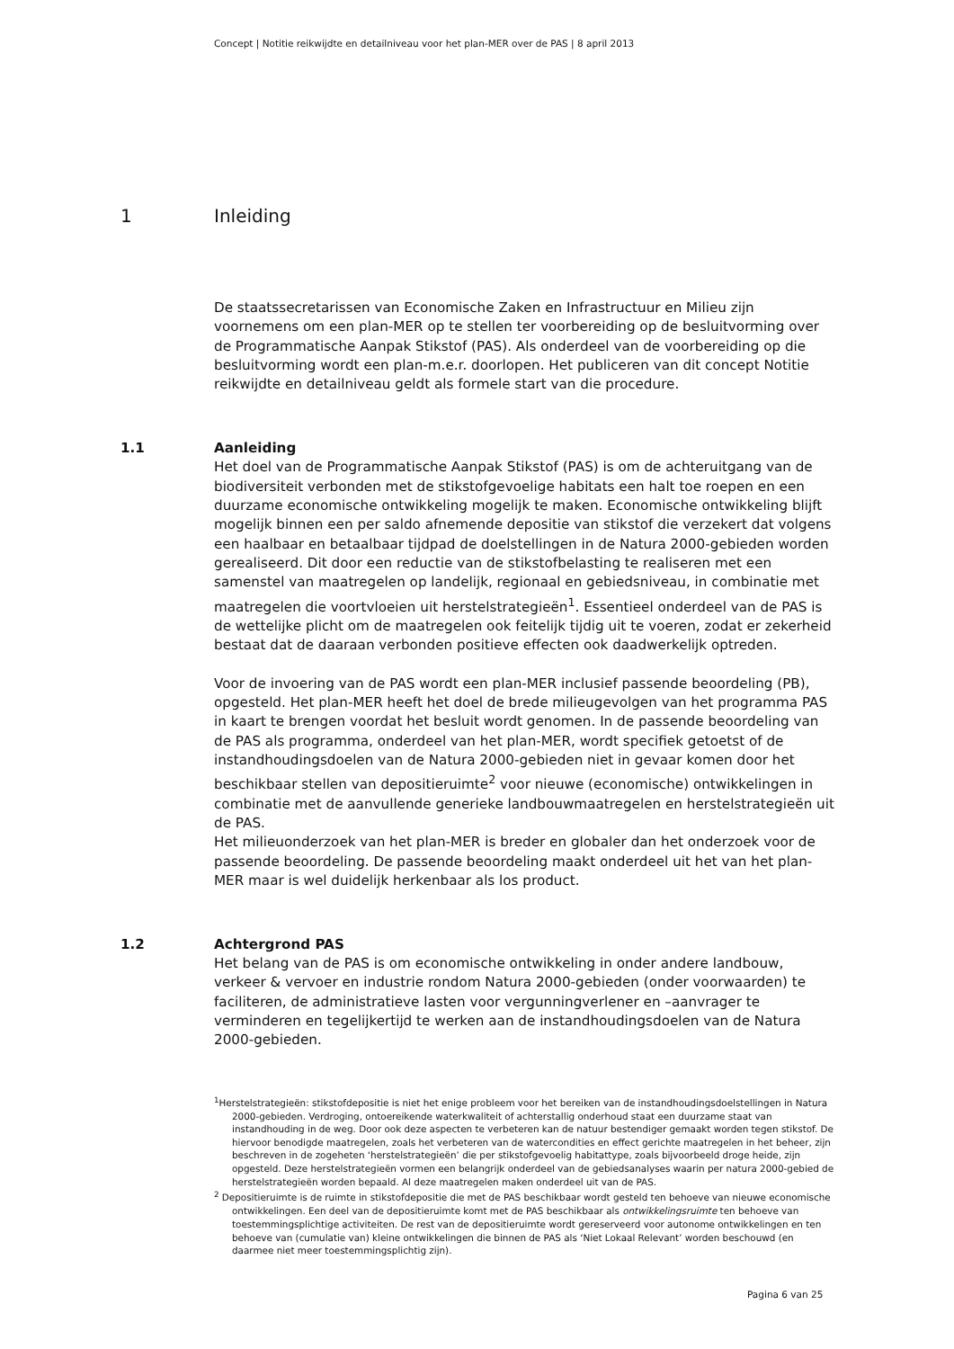Concept | Notitie reikwijdte en detailniveau voor het plan-MER over de PAS | 8 april 2013
1 Inleiding
De staatssecretarissen van Economische Zaken en Infrastructuur en Milieu zijn voornemens om een plan-MER op te stellen ter voorbereiding op de besluitvorming over de Programmatische Aanpak Stikstof (PAS). Als onderdeel van de voorbereiding op die besluitvorming wordt een plan-m.e.r. doorlopen. Het publiceren van dit concept Notitie reikwijdte en detailniveau geldt als formele start van die procedure.
1.1
Aanleiding
Het doel van de Programmatische Aanpak Stikstof (PAS) is om de achteruitgang van de biodiversiteit verbonden met de stikstofgevoelige habitats een halt toe roepen en een duurzame economische ontwikkeling mogelijk te maken. Economische ontwikkeling blijft mogelijk binnen een per saldo afnemende depositie van stikstof die verzekert dat volgens een haalbaar en betaalbaar tijdpad de doelstellingen in de Natura 2000-gebieden worden gerealiseerd. Dit door een reductie van de stikstofbelasting te realiseren met een samenstel van maatregelen op landelijk, regionaal en gebiedsniveau, in combinatie met maatregelen die voortvloeien uit herstelstrategieën<sup>1</sup>. Essentieel onderdeel van de PAS is de wettelijke plicht om de maatregelen ook feitelijk tijdig uit te voeren, zodat er zekerheid bestaat dat de daaraan verbonden positieve effecten ook daadwerkelijk optreden.
Voor de invoering van de PAS wordt een plan-MER inclusief passende beoordeling (PB), opgesteld. Het plan-MER heeft het doel de brede milieugevolgen van het programma PAS in kaart te brengen voordat het besluit wordt genomen. In de passende beoordeling van de PAS als programma, onderdeel van het plan-MER, wordt specifiek getoetst of de instandhoudingsdoelen van de Natura 2000-gebieden niet in gevaar komen door het beschikbaar stellen van depositieruimte<sup>2</sup> voor nieuwe (economische) ontwikkelingen in combinatie met de aanvullende generieke landbouwmaatregelen en herstelstrategieën uit de PAS.
Het milieuonderzoek van het plan-MER is breder en globaler dan het onderzoek voor de passende beoordeling. De passende beoordeling maakt onderdeel uit het van het plan-MER maar is wel duidelijk herkenbaar als los product.
1.2
Achtergrond PAS
Het belang van de PAS is om economische ontwikkeling in onder andere landbouw, verkeer & vervoer en industrie rondom Natura 2000-gebieden (onder voorwaarden) te faciliteren, de administratieve lasten voor vergunningverlener en –aanvrager te verminderen en tegelijkertijd te werken aan de instandhoudingsdoelen van de Natura 2000-gebieden.
<sup>1</sup> Herstelstrategieën: stikstofdepositie is niet het enige probleem voor het bereiken van de instandhoudingsdoelstellingen in Natura 2000-gebieden. Verdroging, ontoereikende waterkwaliteit of achterstallig onderhoud staat een duurzame staat van instandhouding in de weg. Door ook deze aspecten te verbeteren kan de natuur bestendiger gemaakt worden tegen stikstof. De hiervoor benodigde maatregelen, zoals het verbeteren van de watercondities en effect gerichte maatregelen in het beheer, zijn beschreven in de zogeheten ‘herstelstrategieën’ die per stikstofgevoelig habitattype, zoals bijvoorbeeld droge heide, zijn opgesteld. Deze herstelstrategieën vormen een belangrijk onderdeel van de gebiedsanalyses waarin per natura 2000-gebied de herstelstrategieën worden bepaald. Al deze maatregelen maken onderdeel uit van de PAS.
<sup>2</sup> Depositieruimte is de ruimte in stikstofdepositie die met de PAS beschikbaar wordt gesteld ten behoeve van nieuwe economische ontwikkelingen. Een deel van de depositieruimte komt met de PAS beschikbaar als ontwikkelingsruimte ten behoeve van toestemmingsplichtige activiteiten. De rest van de depositieruimte wordt gereserveerd voor autonome ontwikkelingen en ten behoeve van (cumulatie van) kleine ontwikkelingen die binnen de PAS als ‘Niet Lokaal Relevant’ worden beschouwd (en daarmee niet meer toestemmingsplichtig zijn).
Pagina 6 van 25